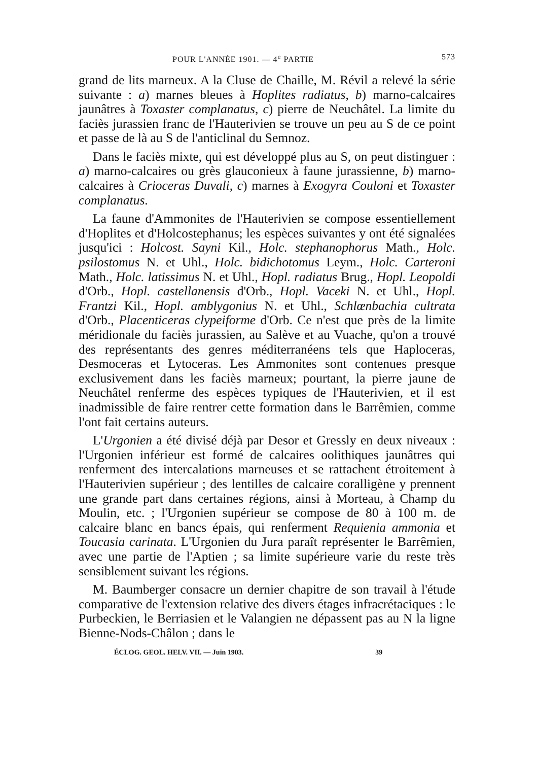POUR L'ANNÉE 1901. — 4<sup>e</sup> PARTIE 573
grand de lits marneux. A la Cluse de Chaille, M. Révil a relevé la série suivante : a) marnes bleues à Hoplites radiatus, b) marno-calcaires jaunâtres à Toxaster complanatus, c) pierre de Neuchâtel. La limite du faciès jurassien franc de l'Hauterivien se trouve un peu au S de ce point et passe de là au S de l'anticlinal du Semnoz.
Dans le faciès mixte, qui est développé plus au S, on peut distinguer : a) marno-calcaires ou grès glauconieux à faune jurassienne, b) marno-calcaires à Crioceras Duvali, c) marnes à Exogyra Couloni et Toxaster complanatus.
La faune d'Ammonites de l'Hauterivien se compose essentiellement d'Hoplites et d'Holcostephanus; les espèces suivantes y ont été signalées jusqu'ici : Holcost. Sayni Kil., Holc. stephanophorus Math., Holc. psilostomus N. et Uhl., Holc. bidichotomus Leym., Holc. Carteroni Math., Holc. latissimus N. et Uhl., Hopl. radiatus Brug., Hopl. Leopoldi d'Orb., Hopl. castellanensis d'Orb., Hopl. Vaceki N. et Uhl., Hopl. Frantzi Kil., Hopl. amblygonius N. et Uhl., Schlœnbachia cultrata d'Orb., Placenticeras clypeiforme d'Orb. Ce n'est que près de la limite méridionale du faciès jurassien, au Salève et au Vuache, qu'on a trouvé des représentants des genres méditerranéens tels que Haploceras, Desmoceras et Lytoceras. Les Ammonites sont contenues presque exclusivement dans les faciès marneux; pourtant, la pierre jaune de Neuchâtel renferme des espèces typiques de l'Hauterivien, et il est inadmissible de faire rentrer cette formation dans le Barrêmien, comme l'ont fait certains auteurs.
L'Urgonien a été divisé déjà par Desor et Gressly en deux niveaux : l'Urgonien inférieur est formé de calcaires oolithiques jaunâtres qui renferment des intercalations marneuses et se rattachent étroitement à l'Hauterivien supérieur ; des lentilles de calcaire coralligène y prennent une grande part dans certaines régions, ainsi à Morteau, à Champ du Moulin, etc. ; l'Urgonien supérieur se compose de 80 à 100 m. de calcaire blanc en bancs épais, qui renferment Requienia ammonia et Toucasia carinata. L'Urgonien du Jura paraît représenter le Barrêmien, avec une partie de l'Aptien ; sa limite supérieure varie du reste très sensiblement suivant les régions.
M. Baumberger consacre un dernier chapitre de son travail à l'étude comparative de l'extension relative des divers étages infracrétaciques : le Purbeckien, le Berriasien et le Valangien ne dépassent pas au N la ligne Bienne-Nods-Châlon ; dans le
ÉCLOG. GEOL. HELV. VII. — Juin 1903. 39